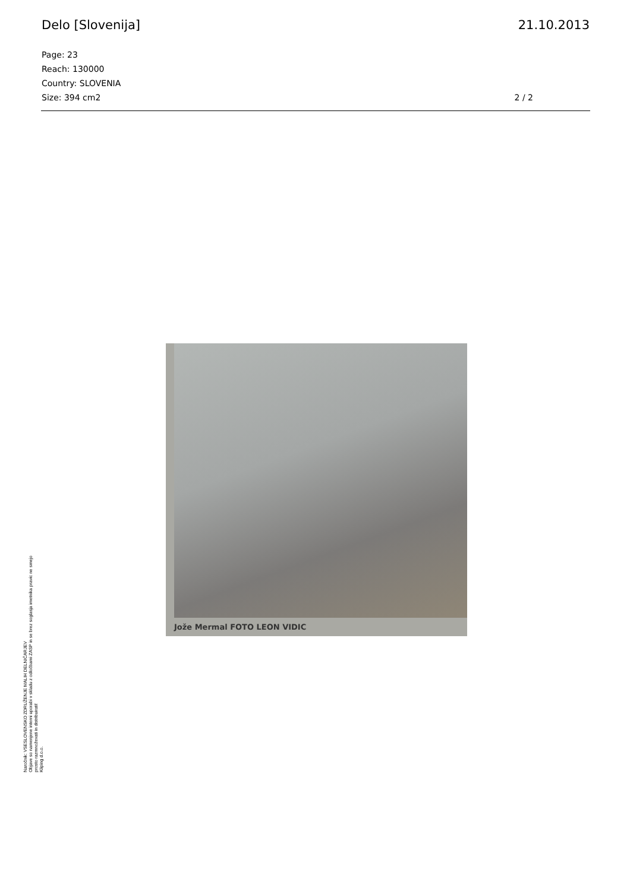Delo [Slovenija] 21.10.2013
Page: 23
Reach: 130000
Country: SLOVENIA
Size: 394 cm2
2 / 2
Jože Mermal FOTO LEON VIDIC
Naročnik: VSESLOVENSKO ZDRUŽENJE MALIH DELNIČARJEV
Objave so namenjene interni uporabi v skladu z odločbami ZASP in se brez soglasja imetnika pravic ne smejo prosto razmnoževati in distribuirati!
Kliping d.o.o.